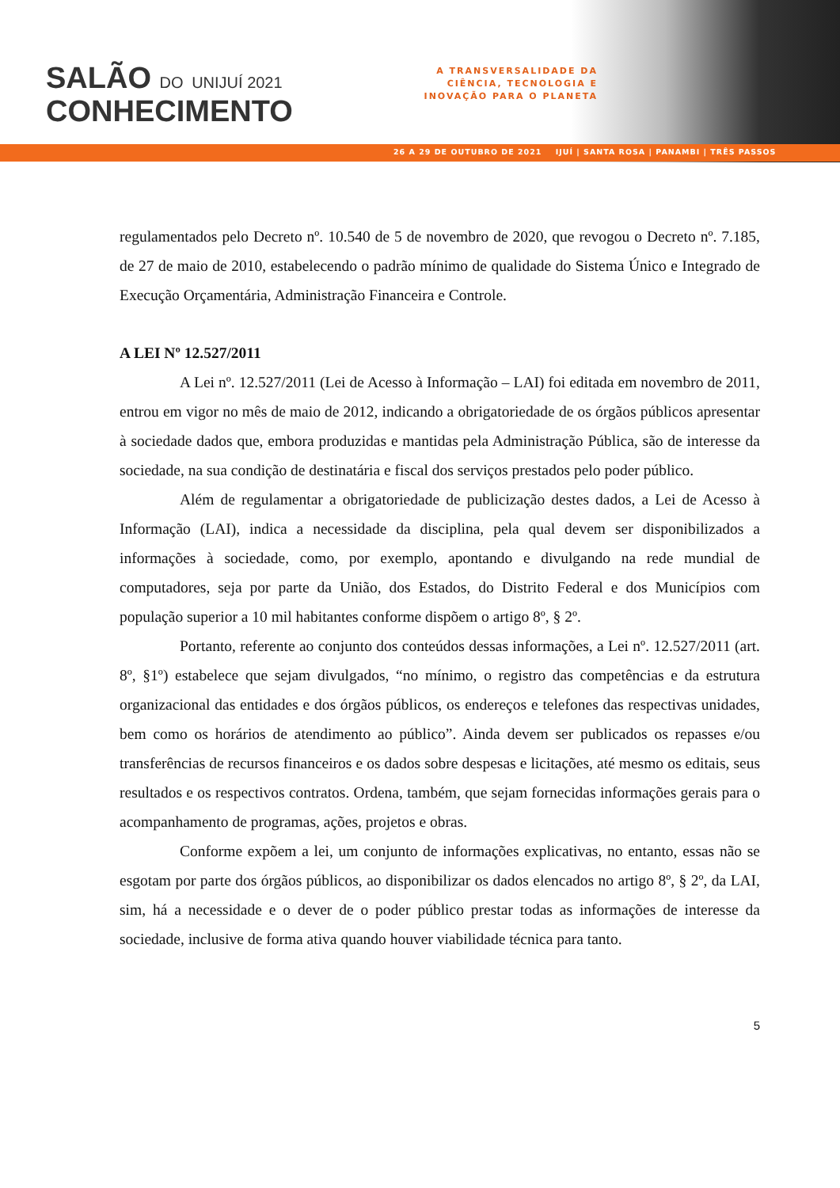SALÃO DO UNIJUÍ 2021
CONHECIMENTO
A TRANSVERSALIDADE DA CIÊNCIA, TECNOLOGIA E INOVAÇÃO PARA O PLANETA
26 A 29 DE OUTUBRO DE 2021 IJUÍ | SANTA ROSA | PANAMBI | TRÊS PASSOS
regulamentados pelo Decreto nº. 10.540 de 5 de novembro de 2020, que revogou o Decreto nº. 7.185, de 27 de maio de 2010, estabelecendo o padrão mínimo de qualidade do Sistema Único e Integrado de Execução Orçamentária, Administração Financeira e Controle.
A LEI Nº 12.527/2011
A Lei nº. 12.527/2011 (Lei de Acesso à Informação – LAI) foi editada em novembro de 2011, entrou em vigor no mês de maio de 2012, indicando a obrigatoriedade de os órgãos públicos apresentar à sociedade dados que, embora produzidas e mantidas pela Administração Pública, são de interesse da sociedade, na sua condição de destinatária e fiscal dos serviços prestados pelo poder público.
Além de regulamentar a obrigatoriedade de publicização destes dados, a Lei de Acesso à Informação (LAI), indica a necessidade da disciplina, pela qual devem ser disponibilizados a informações à sociedade, como, por exemplo, apontando e divulgando na rede mundial de computadores, seja por parte da União, dos Estados, do Distrito Federal e dos Municípios com população superior a 10 mil habitantes conforme dispõem o artigo 8º, § 2º.
Portanto, referente ao conjunto dos conteúdos dessas informações, a Lei nº. 12.527/2011 (art. 8º, §1º) estabelece que sejam divulgados, “no mínimo, o registro das competências e da estrutura organizacional das entidades e dos órgãos públicos, os endereços e telefones das respectivas unidades, bem como os horários de atendimento ao público”. Ainda devem ser publicados os repasses e/ou transferências de recursos financeiros e os dados sobre despesas e licitações, até mesmo os editais, seus resultados e os respectivos contratos. Ordena, também, que sejam fornecidas informações gerais para o acompanhamento de programas, ações, projetos e obras.
Conforme expõem a lei, um conjunto de informações explicativas, no entanto, essas não se esgotam por parte dos órgãos públicos, ao disponibilizar os dados elencados no artigo 8º, § 2º, da LAI, sim, há a necessidade e o dever de o poder público prestar todas as informações de interesse da sociedade, inclusive de forma ativa quando houver viabilidade técnica para tanto.
5